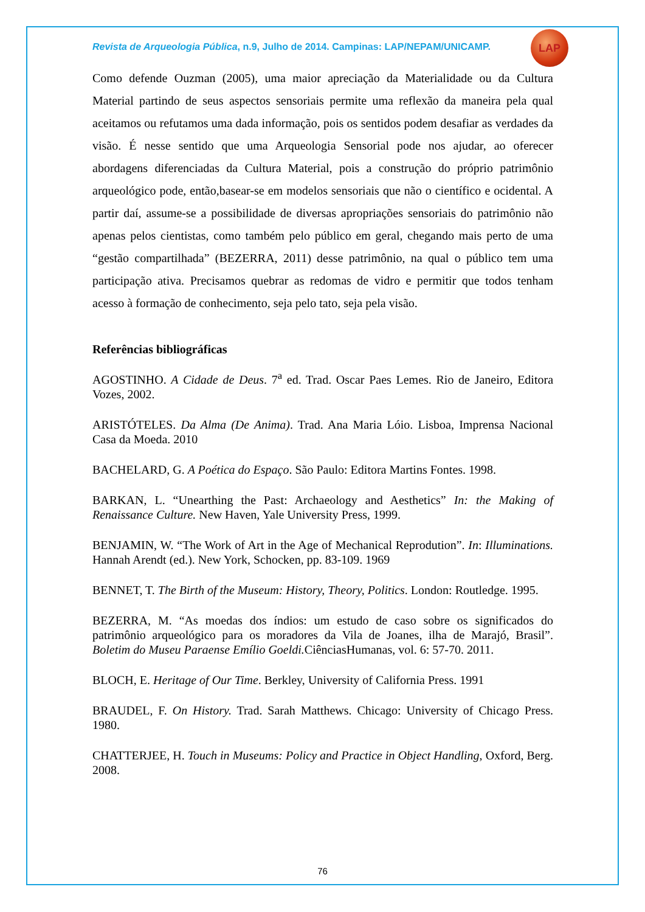LAP
Revista de Arqueologia Pública, n.9, Julho de 2014. Campinas: LAP/NEPAM/UNICAMP.
Como defende Ouzman (2005), uma maior apreciação da Materialidade ou da Cultura Material partindo de seus aspectos sensoriais permite uma reflexão da maneira pela qual aceitamos ou refutamos uma dada informação, pois os sentidos podem desafiar as verdades da visão. É nesse sentido que uma Arqueologia Sensorial pode nos ajudar, ao oferecer abordagens diferenciadas da Cultura Material, pois a construção do próprio patrimônio arqueológico pode, então,basear-se em modelos sensoriais que não o científico e ocidental. A partir daí, assume-se a possibilidade de diversas apropriações sensoriais do patrimônio não apenas pelos cientistas, como também pelo público em geral, chegando mais perto de uma “gestão compartilhada” (BEZERRA, 2011) desse patrimônio, na qual o público tem uma participação ativa. Precisamos quebrar as redomas de vidro e permitir que todos tenham acesso à formação de conhecimento, seja pelo tato, seja pela visão.
Referências bibliográficas
AGOSTINHO. A Cidade de Deus. 7<sup>a</sup> ed. Trad. Oscar Paes Lemes. Rio de Janeiro, Editora Vozes, 2002.
ARISTÓTELES. Da Alma (De Anima). Trad. Ana Maria Lóio. Lisboa, Imprensa Nacional Casa da Moeda. 2010
BACHELARD, G. A Poética do Espaço. São Paulo: Editora Martins Fontes. 1998.
BARKAN, L. “Unearthing the Past: Archaeology and Aesthetics” In: the Making of Renaissance Culture. New Haven, Yale University Press, 1999.
BENJAMIN, W. “The Work of Art in the Age of Mechanical Reprodution”. In: Illuminations. Hannah Arendt (ed.). New York, Schocken, pp. 83-109. 1969
BENNET, T. The Birth of the Museum: History, Theory, Politics. London: Routledge. 1995.
BEZERRA, M. “As moedas dos índios: um estudo de caso sobre os significados do patrimônio arqueológico para os moradores da Vila de Joanes, ilha de Marajó, Brasil”. Boletim do Museu Paraense Emílio Goeldi. CiênciasHumanas, vol. 6: 57-70. 2011.
BLOCH, E. Heritage of Our Time. Berkley, University of California Press. 1991
BRAUDEL, F. On History. Trad. Sarah Matthews. Chicago: University of Chicago Press. 1980.
CHATTERJEE, H. Touch in Museums: Policy and Practice in Object Handling, Oxford, Berg. 2008.
76